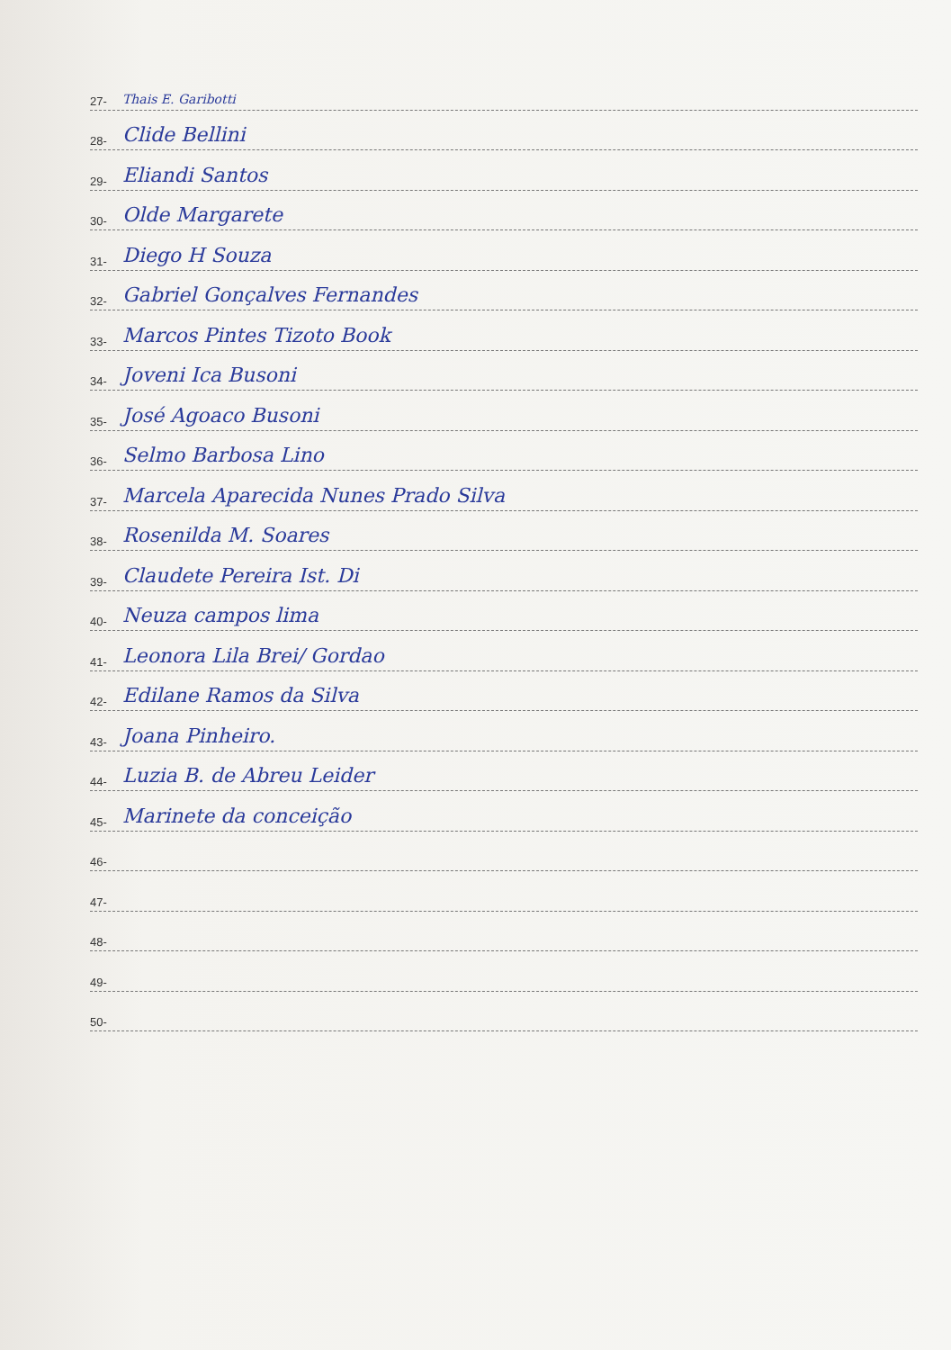27- Thais E. Garibotti
28- Clide Bellini
29- Eliandi Santos
30- Olde Margarete
31- Diego H Souza
32- Gabriel Gonçalves Fernandes
33- Marcos Pintes Tizoto Book
34- Joveni Ica Busoni
35- José Agoaco Busoni
36- Selmo Barbosa Lino
37- Marcela Aparecida Nunes Prado Silva
38- Rosenilda M. Soares
39- Claudete Pereira Ist. Di
40- Neuza campos lima
41- Leonora Lila Brei/ Gordao
42- Edilane Ramos da Silva
43- Joana Pinheiro.
44- Luzia B. de Abreu Leider
45- Marinete da conceição
46-
47-
48-
49-
50-